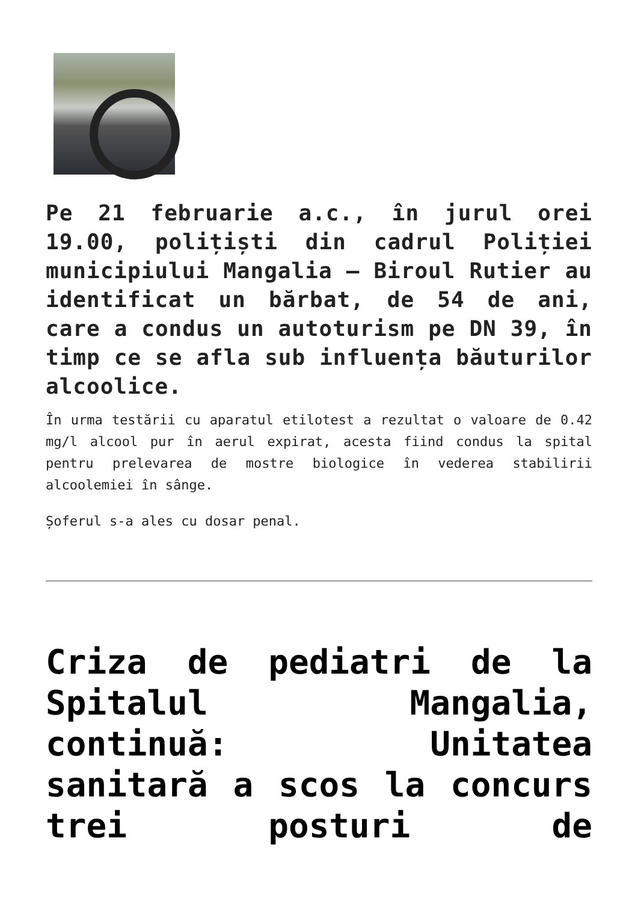Pe 21 februarie a.c., în jurul orei 19.00, polițiști din cadrul Poliției municipiului Mangalia – Biroul Rutier au identificat un bărbat, de 54 de ani, care a condus un autoturism pe DN 39, în timp ce se afla sub influența băuturilor alcoolice.
În urma testării cu aparatul etilotest a rezultat o valoare de 0.42 mg/l alcool pur în aerul expirat, acesta fiind condus la spital pentru prelevarea de mostre biologice în vederea stabilirii alcoolemiei în sânge.
Șoferul s-a ales cu dosar penal.
Criza de pediatri de la Spitalul Mangalia, continuă: Unitatea sanitară a scos la concurs trei posturi de